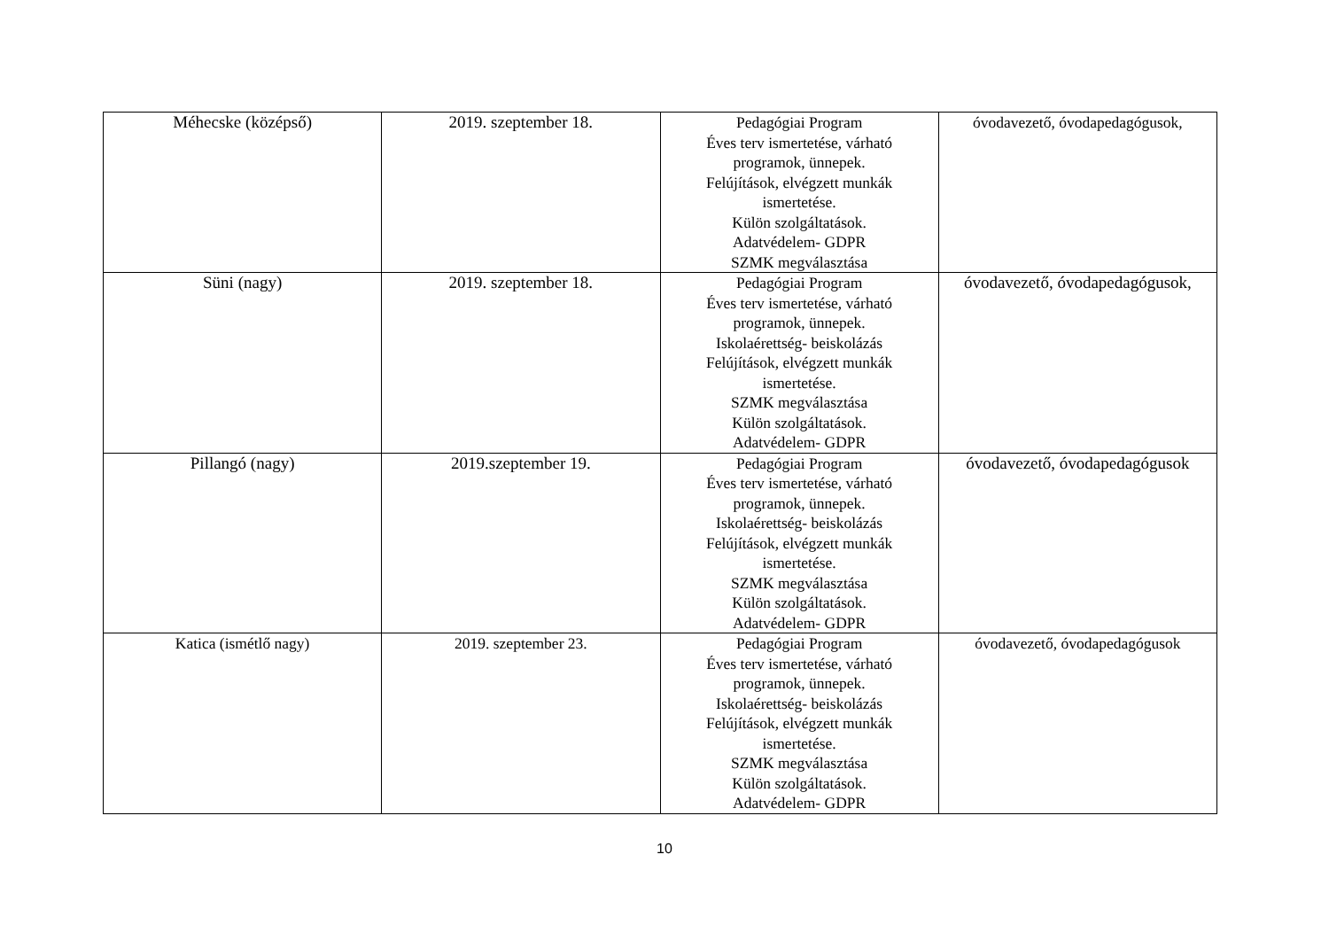| Méhecske (középső) | 2019. szeptember 18. | Pedagógiai Program Éves terv ismertetése, várható programok, ünnepek. Felújítások, elvégzett munkák ismertetése. Külön szolgáltatások. Adatvédelem- GDPR SZMK megválasztása | óvodavezető, óvodapedagógusok, |
| Süni (nagy) | 2019. szeptember 18. | Pedagógiai Program Éves terv ismertetése, várható programok, ünnepek. Iskolaérettség- beiskolázás Felújítások, elvégzett munkák ismertetése. SZMK megválasztása Külön szolgáltatások. Adatvédelem- GDPR | óvodavezető, óvodapedagógusok, |
| Pillangó (nagy) | 2019.szeptember 19. | Pedagógiai Program Éves terv ismertetése, várható programok, ünnepek. Iskolaérettség- beiskolázás Felújítások, elvégzett munkák ismertetése. SZMK megválasztása Külön szolgáltatások. Adatvédelem- GDPR | óvodavezető, óvodapedagógusok |
| Katica (ismétlő nagy) | 2019. szeptember 23. | Pedagógiai Program Éves terv ismertetése, várható programok, ünnepek. Iskolaérettség- beiskolázás Felújítások, elvégzett munkák ismertetése. SZMK megválasztása Külön szolgáltatások. Adatvédelem- GDPR | óvodavezető, óvodapedagógusok |
10